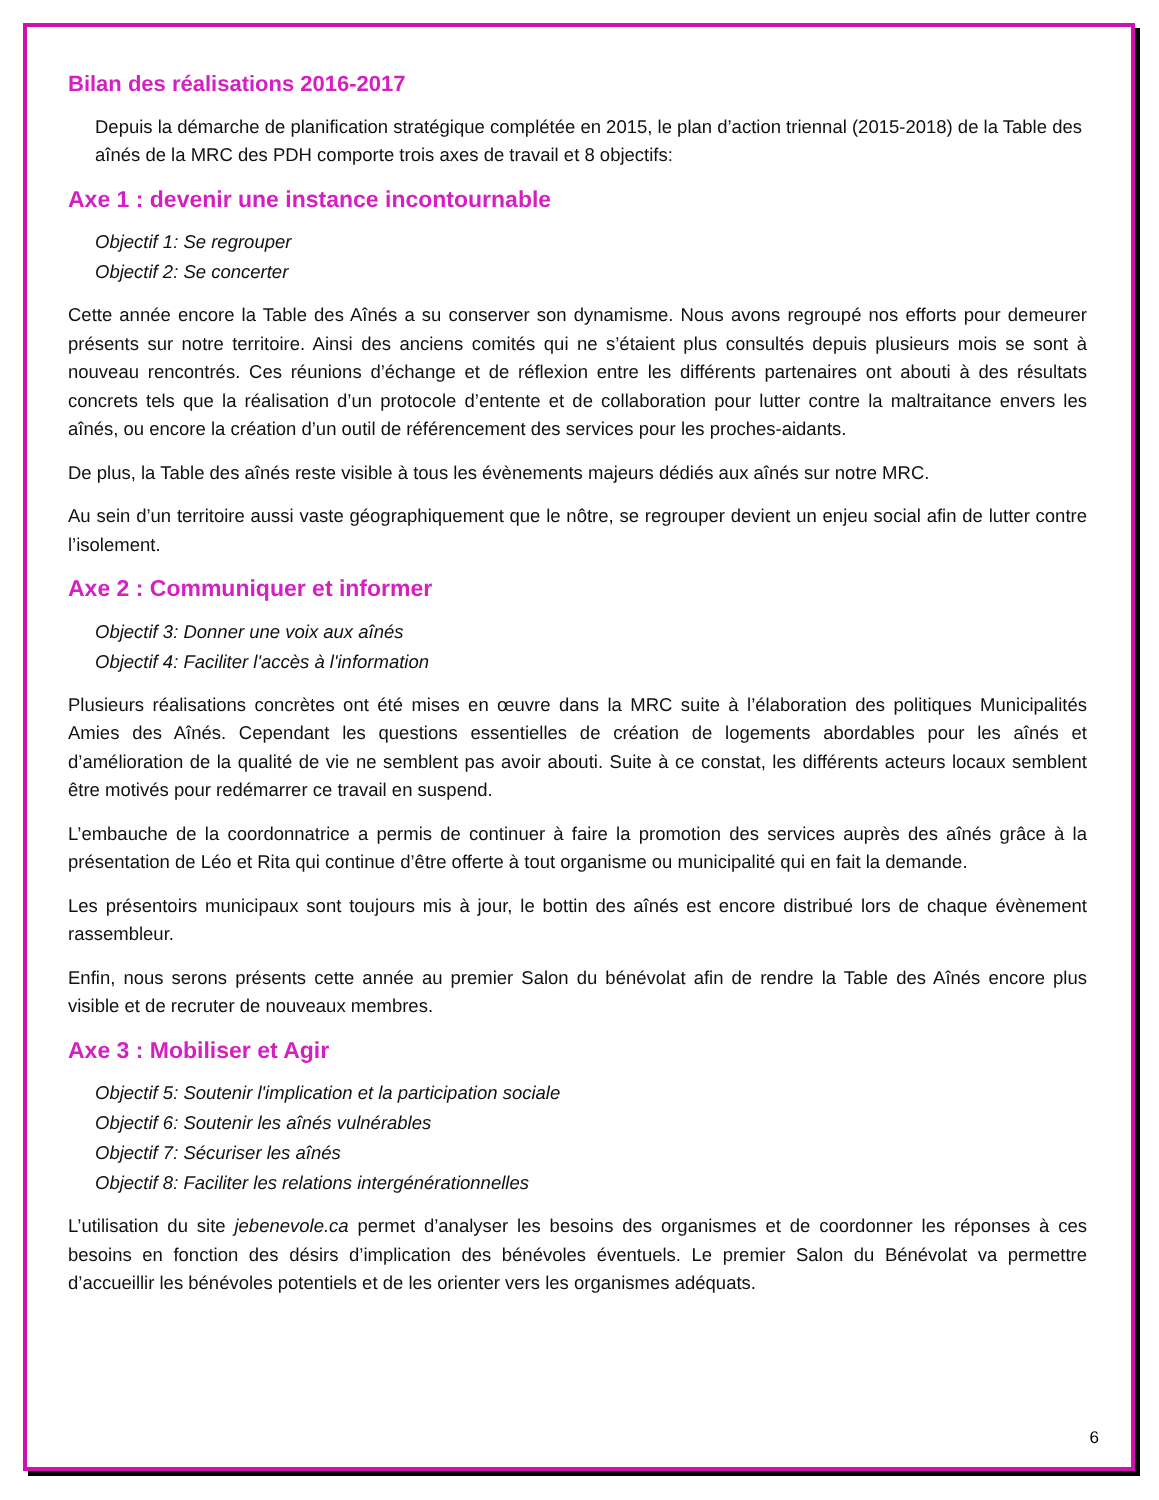Bilan des réalisations 2016-2017
Depuis la démarche de planification stratégique complétée en 2015, le plan d’action triennal (2015-2018) de la Table des aînés de la MRC des PDH comporte trois axes de travail et 8 objectifs:
Axe 1 : devenir une instance incontournable
Objectif 1: Se regrouper
Objectif 2: Se concerter
Cette année encore la Table des Aînés a su conserver son dynamisme. Nous avons regroupé nos efforts pour demeurer présents sur notre territoire. Ainsi des anciens comités qui ne s’étaient plus consultés depuis plusieurs mois se sont à nouveau rencontrés. Ces réunions d’échange et de réflexion entre les différents partenaires ont abouti à des résultats concrets tels que la réalisation d’un protocole d’entente et de collaboration pour lutter contre la maltraitance envers les aînés, ou encore la création d’un outil de référencement des services pour les proches-aidants.
De plus, la Table des aînés reste visible à tous les évènements majeurs dédiés aux aînés sur notre MRC.
Au sein d’un territoire aussi vaste géographiquement que le nôtre, se regrouper devient un enjeu social afin de lutter contre l’isolement.
Axe 2 : Communiquer et informer
Objectif 3: Donner une voix aux aînés
Objectif 4: Faciliter l'accès à l'information
Plusieurs réalisations concrètes ont été mises en œuvre dans la MRC suite à l’élaboration des politiques Municipalités Amies des Aînés. Cependant les questions essentielles de création de logements abordables pour les aînés et d’amélioration de la qualité de vie ne semblent pas avoir abouti. Suite à ce constat, les différents acteurs locaux semblent être motivés pour redémarrer ce travail en suspend.
L’embauche de la coordonnatrice a permis de continuer à faire la promotion des services auprès des aînés grâce à la présentation de Léo et Rita qui continue d’être offerte à tout organisme ou municipalité qui en fait la demande.
Les présentoirs municipaux sont toujours mis à jour, le bottin des aînés est encore distribué lors de chaque évènement rassembleur.
Enfin, nous serons présents cette année au premier Salon du bénévolat afin de rendre la Table des Aînés encore plus visible et de recruter de nouveaux membres.
Axe 3 : Mobiliser et Agir
Objectif 5: Soutenir l'implication et la participation sociale
Objectif 6: Soutenir les aînés vulnérables
Objectif 7: Sécuriser les aînés
Objectif 8: Faciliter les relations intergénérationnelles
L’utilisation du site jebenevole.ca permet d’analyser les besoins des organismes et de coordonner les réponses à ces besoins en fonction des désirs d’implication des bénévoles éventuels. Le premier Salon du Bénévolat va permettre d’accueillir les bénévoles potentiels et de les orienter vers les organismes adéquats.
6